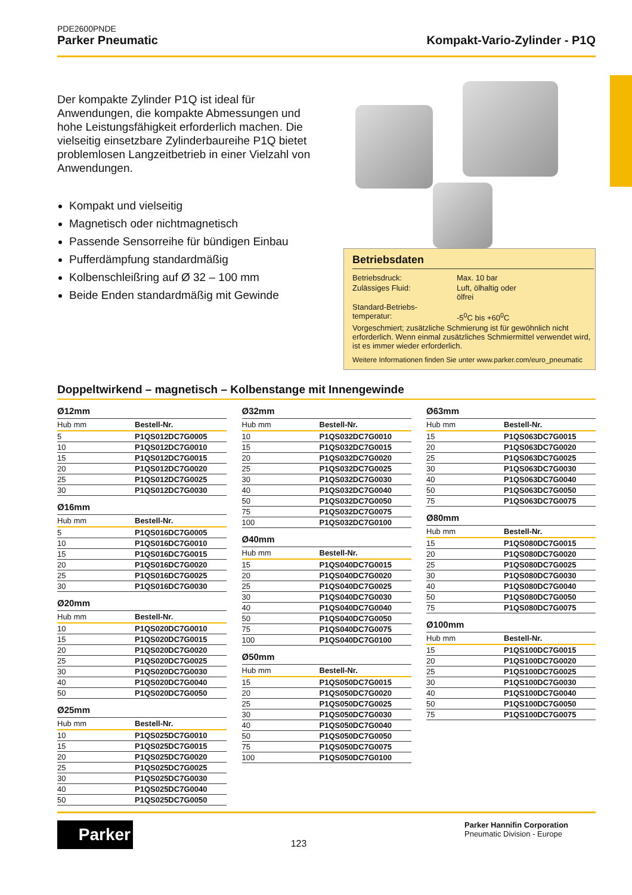PDE2600PNDE
Parker Pneumatic Kompakt-Vario-Zylinder - P1Q
Der kompakte Zylinder P1Q ist ideal für Anwendungen, die kompakte Abmessungen und hohe Leistungsfähigkeit erforderlich machen. Die vielseitig einsetzbare Zylinderbaureihe P1Q bietet problemlosen Langzeitbetrieb in einer Vielzahl von Anwendungen.
Kompakt und vielseitig
Magnetisch oder nichtmagnetisch
Passende Sensorreihe für bündigen Einbau
Pufferdämpfung standardmäßig
Kolbenschleißring auf Ø 32 – 100 mm
Beide Enden standardmäßig mit Gewinde
Betriebsdaten
| Betriebsdruck: | Max. 10 bar |
| Zulässiges Fluid: | Luft, ölhaltig oder ölfrei |
| Standard-Betriebs- temperatur: | -5<sup>0</sup>C bis +60<sup>0</sup>C |
| Vorgeschmiert; zusätzliche Schmierung ist für gewöhnlich nicht erforderlich. Wenn einmal zusätzliches Schmiermittel verwendet wird, ist es immer wieder erforderlich. | |
| Weitere Informationen finden Sie unter www.parker.com/euro_pneumatic | |
Doppeltwirkend – magnetisch – Kolbenstange mit Innengewinde
Ø12mm
| Hub mm | Bestell-Nr. |
| --- | --- |
| 5 | P1QS012DC7G0005 |
| 10 | P1QS012DC7G0010 |
| 15 | P1QS012DC7G0015 |
| 20 | P1QS012DC7G0020 |
| 25 | P1QS012DC7G0025 |
| 30 | P1QS012DC7G0030 |
Ø16mm
| Hub mm | Bestell-Nr. |
| --- | --- |
| 5 | P1QS016DC7G0005 |
| 10 | P1QS016DC7G0010 |
| 15 | P1QS016DC7G0015 |
| 20 | P1QS016DC7G0020 |
| 25 | P1QS016DC7G0025 |
| 30 | P1QS016DC7G0030 |
Ø20mm
| Hub mm | Bestell-Nr. |
| --- | --- |
| 10 | P1QS020DC7G0010 |
| 15 | P1QS020DC7G0015 |
| 20 | P1QS020DC7G0020 |
| 25 | P1QS020DC7G0025 |
| 30 | P1QS020DC7G0030 |
| 40 | P1QS020DC7G0040 |
| 50 | P1QS020DC7G0050 |
Ø25mm
| Hub mm | Bestell-Nr. |
| --- | --- |
| 10 | P1QS025DC7G0010 |
| 15 | P1QS025DC7G0015 |
| 20 | P1QS025DC7G0020 |
| 25 | P1QS025DC7G0025 |
| 30 | P1QS025DC7G0030 |
| 40 | P1QS025DC7G0040 |
| 50 | P1QS025DC7G0050 |
Ø32mm
| Hub mm | Bestell-Nr. |
| --- | --- |
| 10 | P1QS032DC7G0010 |
| 15 | P1QS032DC7G0015 |
| 20 | P1QS032DC7G0020 |
| 25 | P1QS032DC7G0025 |
| 30 | P1QS032DC7G0030 |
| 40 | P1QS032DC7G0040 |
| 50 | P1QS032DC7G0050 |
| 75 | P1QS032DC7G0075 |
| 100 | P1QS032DC7G0100 |
Ø40mm
| Hub mm | Bestell-Nr. |
| --- | --- |
| 15 | P1QS040DC7G0015 |
| 20 | P1QS040DC7G0020 |
| 25 | P1QS040DC7G0025 |
| 30 | P1QS040DC7G0030 |
| 40 | P1QS040DC7G0040 |
| 50 | P1QS040DC7G0050 |
| 75 | P1QS040DC7G0075 |
| 100 | P1QS040DC7G0100 |
Ø50mm
| Hub mm | Bestell-Nr. |
| --- | --- |
| 15 | P1QS050DC7G0015 |
| 20 | P1QS050DC7G0020 |
| 25 | P1QS050DC7G0025 |
| 30 | P1QS050DC7G0030 |
| 40 | P1QS050DC7G0040 |
| 50 | P1QS050DC7G0050 |
| 75 | P1QS050DC7G0075 |
| 100 | P1QS050DC7G0100 |
Ø63mm
| Hub mm | Bestell-Nr. |
| --- | --- |
| 15 | P1QS063DC7G0015 |
| 20 | P1QS063DC7G0020 |
| 25 | P1QS063DC7G0025 |
| 30 | P1QS063DC7G0030 |
| 40 | P1QS063DC7G0040 |
| 50 | P1QS063DC7G0050 |
| 75 | P1QS063DC7G0075 |
Ø80mm
| Hub mm | Bestell-Nr. |
| --- | --- |
| 15 | P1QS080DC7G0015 |
| 20 | P1QS080DC7G0020 |
| 25 | P1QS080DC7G0025 |
| 30 | P1QS080DC7G0030 |
| 40 | P1QS080DC7G0040 |
| 50 | P1QS080DC7G0050 |
| 75 | P1QS080DC7G0075 |
Ø100mm
| Hub mm | Bestell-Nr. |
| --- | --- |
| 15 | P1QS100DC7G0015 |
| 20 | P1QS100DC7G0020 |
| 25 | P1QS100DC7G0025 |
| 30 | P1QS100DC7G0030 |
| 40 | P1QS100DC7G0040 |
| 50 | P1QS100DC7G0050 |
| 75 | P1QS100DC7G0075 |
Parker
123
Parker Hannifin Corporation
Pneumatic Division - Europe